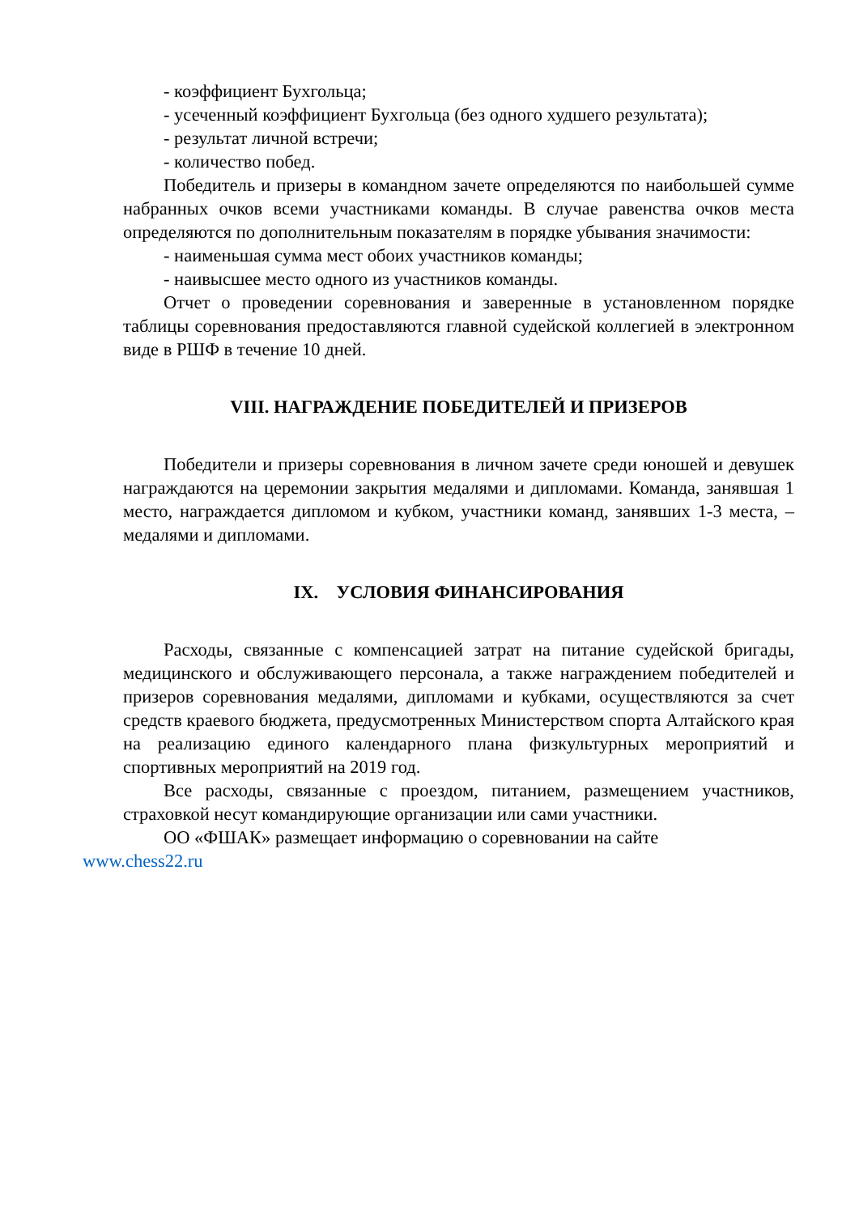- коэффициент Бухгольца;
- усеченный коэффициент Бухгольца (без одного худшего результата);
- результат личной встречи;
- количество побед.
Победитель и призеры в командном зачете определяются по наибольшей сумме набранных очков всеми участниками команды. В случае равенства очков места определяются по дополнительным показателям в порядке убывания значимости:
- наименьшая сумма мест обоих участников команды;
- наивысшее место одного из участников команды.
Отчет о проведении соревнования и заверенные в установленном порядке таблицы соревнования предоставляются главной судейской коллегией в электронном виде в РШФ в течение 10 дней.
VIII. НАГРАЖДЕНИЕ ПОБЕДИТЕЛЕЙ И ПРИЗЕРОВ
Победители и призеры соревнования в личном зачете среди юношей и девушек награждаются на церемонии закрытия медалями и дипломами. Команда, занявшая 1 место, награждается дипломом и кубком, участники команд, занявших 1-3 места, – медалями и дипломами.
IX. УСЛОВИЯ ФИНАНСИРОВАНИЯ
Расходы, связанные с компенсацией затрат на питание судейской бригады, медицинского и обслуживающего персонала, а также награждением победителей и призеров соревнования медалями, дипломами и кубками, осуществляются за счет средств краевого бюджета, предусмотренных Министерством спорта Алтайского края на реализацию единого календарного плана физкультурных мероприятий и спортивных мероприятий на 2019 год.
Все расходы, связанные с проездом, питанием, размещением участников, страховкой несут командирующие организации или сами участники.
ОО «ФШАК» размещает информацию о соревновании на сайте
www.chess22.ru